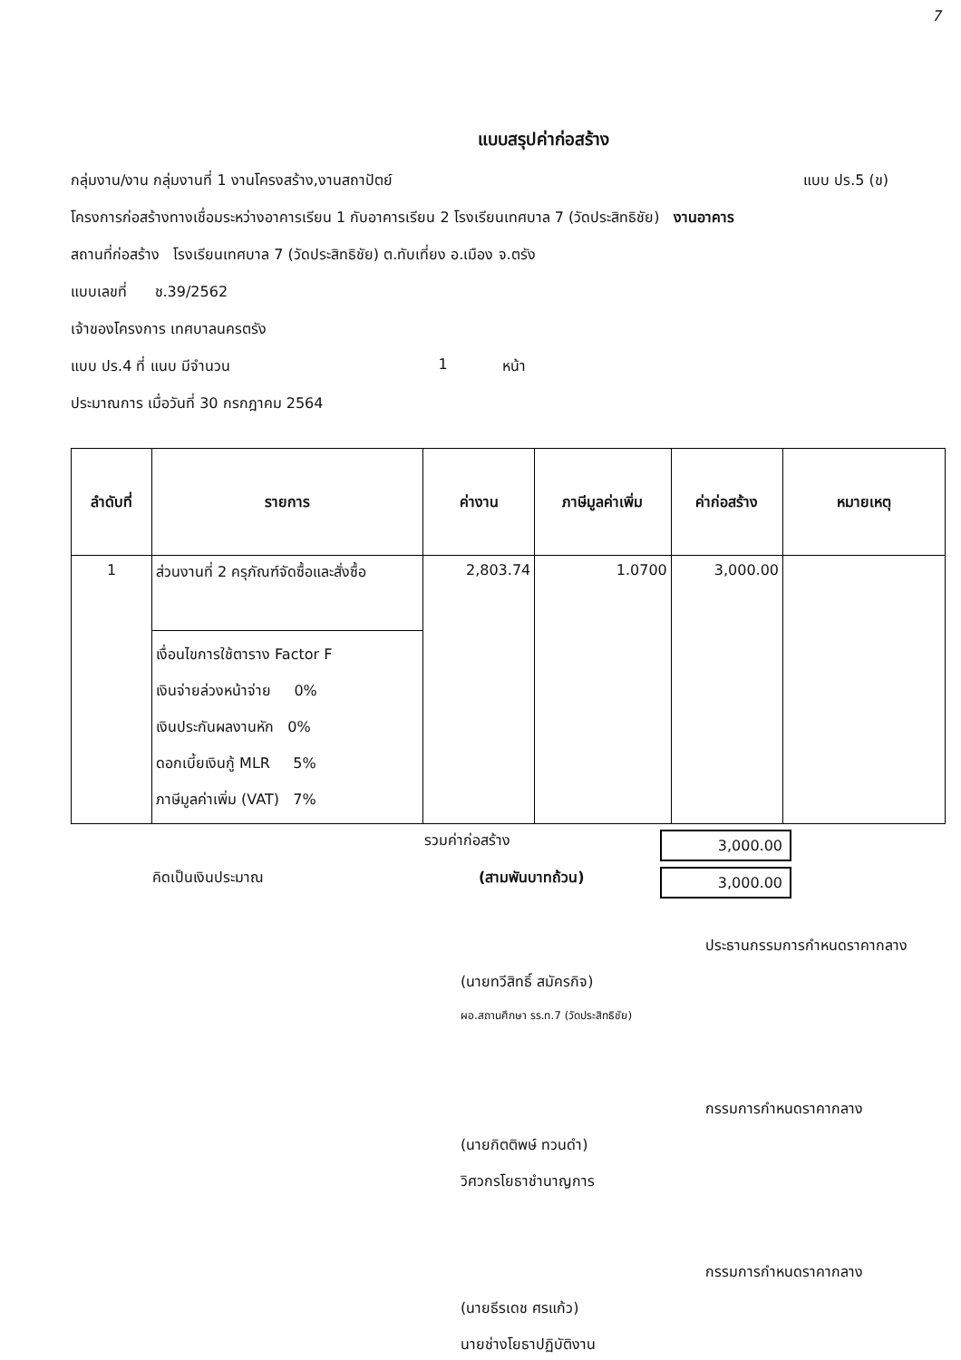7
แบบสรุปค่าก่อสร้าง
กลุ่มงาน/งาน กลุ่มงานที่ 1 งานโครงสร้าง,งานสถาปัตย์ แบบ ปร.5 (ข)
โครงการก่อสร้างทางเชื่อมระหว่างอาคารเรียน 1 กับอาคารเรียน 2 โรงเรียนเทศบาล 7 (วัดประสิทธิชัย) งานอาคาร
สถานที่ก่อสร้าง โรงเรียนเทศบาล 7 (วัดประสิทธิชัย) ต.ทับเที่ยง อ.เมือง จ.ตรัง
แบบเลขที่ ช.39/2562
เจ้าของโครงการ เทศบาลนครตรัง
แบบ ปร.4 ที่ แนบ มีจำนวน 1 หน้า
ประมาณการ เมื่อวันที่ 30 กรกฎาคม 2564
| ลำดับที่ | รายการ | ค่างาน | ภาษีมูลค่าเพิ่ม | ค่าก่อสร้าง | หมายเหตุ |
| --- | --- | --- | --- | --- | --- |
| 1 | ส่วนงานที่ 2 ครุภัณฑ์จัดซื้อและสั่งซื้อ | 2,803.74 | 1.0700 | 3,000.00 | |
| | เงื่อนไขการใช้ตาราง Factor F เงินจ่ายล่วงหน้าจ่าย 0% เงินประกันผลงานหัก 0% ดอกเบี้ยเงินกู้ MLR 5% ภาษีมูลค่าเพิ่ม (VAT) 7% | | | | |
รวมค่าก่อสร้าง 3,000.00
คิดเป็นเงินประมาณ (สามพันบาทถ้วน) 3,000.00
ประธานกรรมการกำหนดราคากลาง
(นายทวีสิทธิ์ สมัครกิจ)
ผอ.สถานศึกษา รร.ท.7 (วัดประสิทธิชัย)
กรรมการกำหนดราคากลาง
(นายกิตติพษ์ ทวนดำ)
วิศวกรโยธาชำนาญการ
กรรมการกำหนดราคากลาง
(นายธีรเดช ศรแก้ว)
นายช่างโยธาปฏิบัติงาน